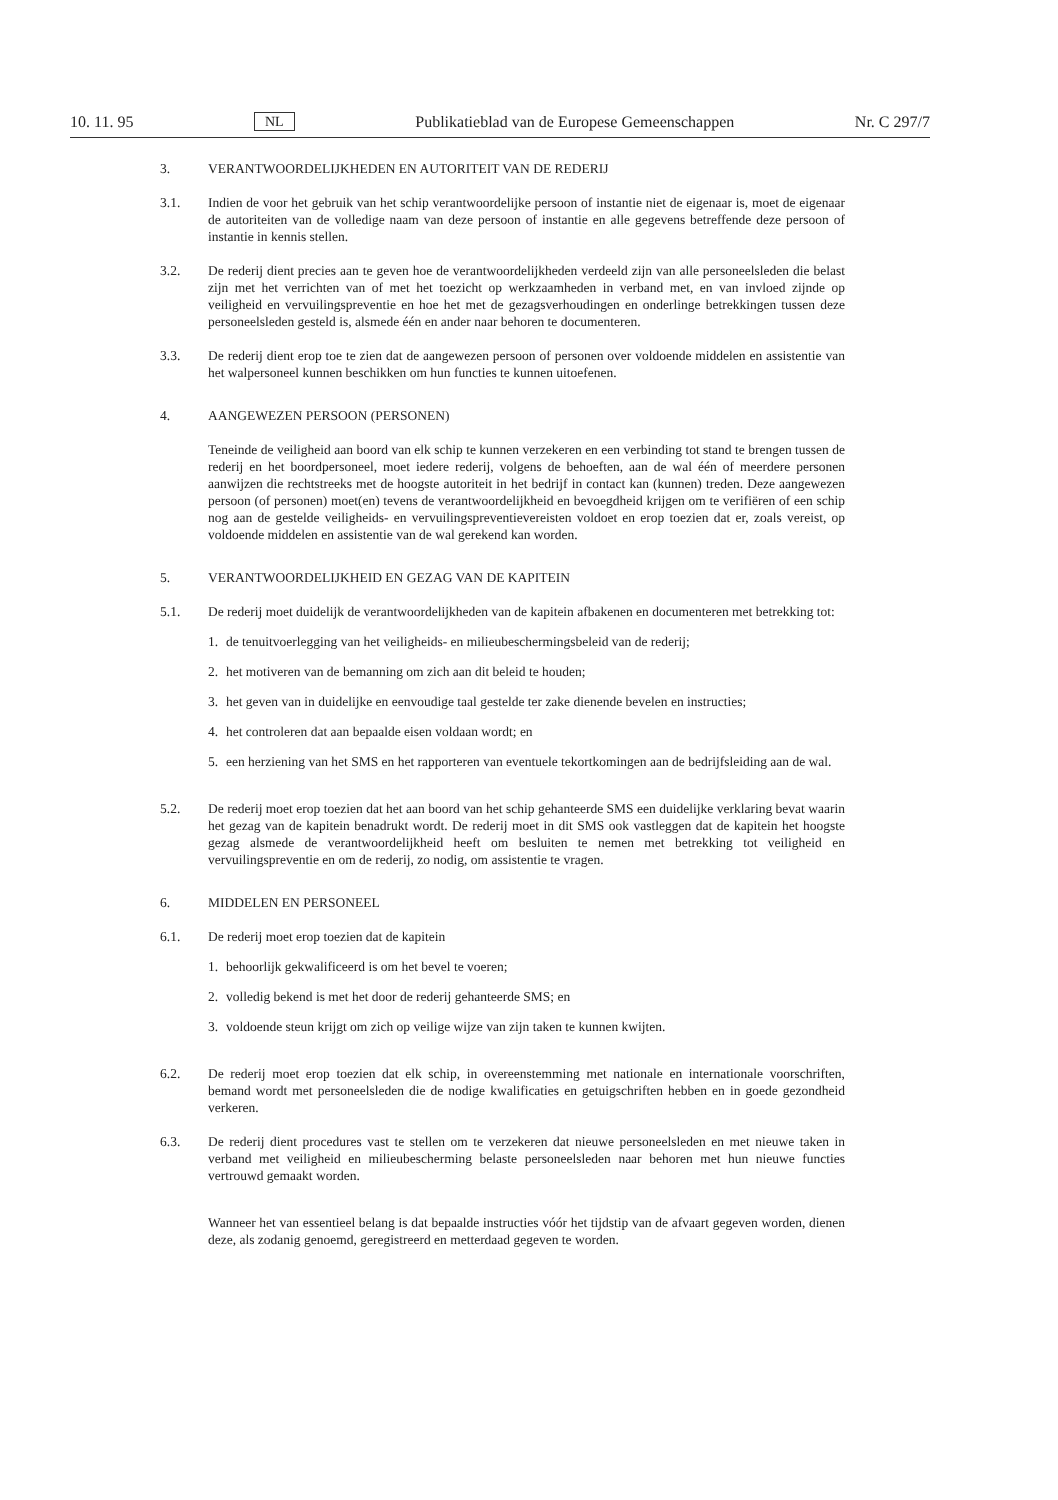10. 11. 95 NL Publikatieblad van de Europese Gemeenschappen Nr. C 297/7
3. VERANTWOORDELIJKHEDEN EN AUTORITEIT VAN DE REDERIJ
3.1. Indien de voor het gebruik van het schip verantwoordelijke persoon of instantie niet de eigenaar is, moet de eigenaar de autoriteiten van de volledige naam van deze persoon of instantie en alle gegevens betreffende deze persoon of instantie in kennis stellen.
3.2. De rederij dient precies aan te geven hoe de verantwoordelijkheden verdeeld zijn van alle personeelsleden die belast zijn met het verrichten van of met het toezicht op werkzaamheden in verband met, en van invloed zijnde op veiligheid en vervuilingspreventie en hoe het met de gezagsverhoudingen en onderlinge betrekkingen tussen deze personeelsleden gesteld is, alsmede één en ander naar behoren te documenteren.
3.3. De rederij dient erop toe te zien dat de aangewezen persoon of personen over voldoende middelen en assistentie van het walpersoneel kunnen beschikken om hun functies te kunnen uitoefenen.
4. AANGEWEZEN PERSOON (PERSONEN)
Teneinde de veiligheid aan boord van elk schip te kunnen verzekeren en een verbinding tot stand te brengen tussen de rederij en het boordpersoneel, moet iedere rederij, volgens de behoeften, aan de wal één of meerdere personen aanwijzen die rechtstreeks met de hoogste autoriteit in het bedrijf in contact kan (kunnen) treden. Deze aangewezen persoon (of personen) moet(en) tevens de verantwoordelijkheid en bevoegdheid krijgen om te verifiëren of een schip nog aan de gestelde veiligheids- en vervuilingspreventievereisten voldoet en erop toezien dat er, zoals vereist, op voldoende middelen en assistentie van de wal gerekend kan worden.
5. VERANTWOORDELIJKHEID EN GEZAG VAN DE KAPITEIN
5.1. De rederij moet duidelijk de verantwoordelijkheden van de kapitein afbakenen en documenteren met betrekking tot:
1. de tenuitvoerlegging van het veiligheids- en milieubeschermingsbeleid van de rederij;
2. het motiveren van de bemanning om zich aan dit beleid te houden;
3. het geven van in duidelijke en eenvoudige taal gestelde ter zake dienende bevelen en instructies;
4. het controleren dat aan bepaalde eisen voldaan wordt; en
5. een herziening van het SMS en het rapporteren van eventuele tekortkomingen aan de bedrijfsleiding aan de wal.
5.2. De rederij moet erop toezien dat het aan boord van het schip gehanteerde SMS een duidelijke verklaring bevat waarin het gezag van de kapitein benadrukt wordt. De rederij moet in dit SMS ook vastleggen dat de kapitein het hoogste gezag alsmede de verantwoordelijkheid heeft om besluiten te nemen met betrekking tot veiligheid en vervuilingspreventie en om de rederij, zo nodig, om assistentie te vragen.
6. MIDDELEN EN PERSONEEL
6.1. De rederij moet erop toezien dat de kapitein
1. behoorlijk gekwalificeerd is om het bevel te voeren;
2. volledig bekend is met het door de rederij gehanteerde SMS; en
3. voldoende steun krijgt om zich op veilige wijze van zijn taken te kunnen kwijten.
6.2. De rederij moet erop toezien dat elk schip, in overeenstemming met nationale en internationale voorschriften, bemand wordt met personeelsleden die de nodige kwalificaties en getuigschriften hebben en in goede gezondheid verkeren.
6.3. De rederij dient procedures vast te stellen om te verzekeren dat nieuwe personeelsleden en met nieuwe taken in verband met veiligheid en milieubescherming belaste personeelsleden naar behoren met hun nieuwe functies vertrouwd gemaakt worden.
Wanneer het van essentieel belang is dat bepaalde instructies vóór het tijdstip van de afvaart gegeven worden, dienen deze, als zodanig genoemd, geregistreerd en metterdaad gegeven te worden.